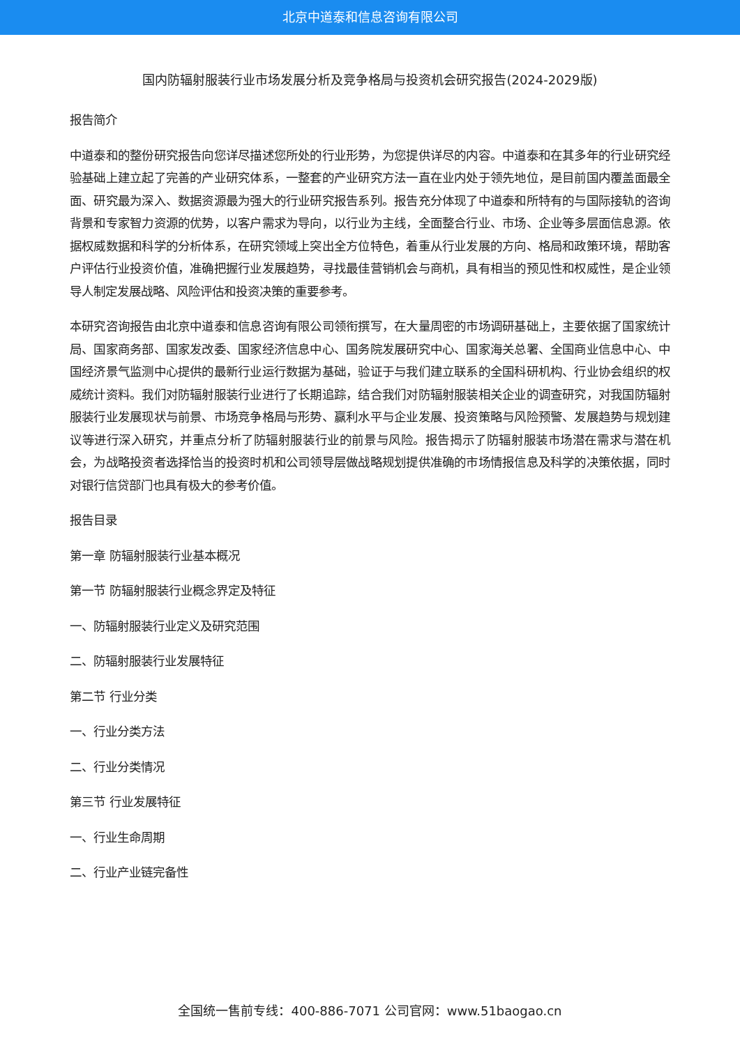北京中道泰和信息咨询有限公司
国内防辐射服装行业市场发展分析及竞争格局与投资机会研究报告(2024-2029版)
报告简介
中道泰和的整份研究报告向您详尽描述您所处的行业形势，为您提供详尽的内容。中道泰和在其多年的行业研究经验基础上建立起了完善的产业研究体系，一整套的产业研究方法一直在业内处于领先地位，是目前国内覆盖面最全面、研究最为深入、数据资源最为强大的行业研究报告系列。报告充分体现了中道泰和所特有的与国际接轨的咨询背景和专家智力资源的优势，以客户需求为导向，以行业为主线，全面整合行业、市场、企业等多层面信息源。依据权威数据和科学的分析体系，在研究领域上突出全方位特色，着重从行业发展的方向、格局和政策环境，帮助客户评估行业投资价值，准确把握行业发展趋势，寻找最佳营销机会与商机，具有相当的预见性和权威性，是企业领导人制定发展战略、风险评估和投资决策的重要参考。
本研究咨询报告由北京中道泰和信息咨询有限公司领衔撰写，在大量周密的市场调研基础上，主要依据了国家统计局、国家商务部、国家发改委、国家经济信息中心、国务院发展研究中心、国家海关总署、全国商业信息中心、中国经济景气监测中心提供的最新行业运行数据为基础，验证于与我们建立联系的全国科研机构、行业协会组织的权威统计资料。我们对防辐射服装行业进行了长期追踪，结合我们对防辐射服装相关企业的调查研究，对我国防辐射服装行业发展现状与前景、市场竞争格局与形势、赢利水平与企业发展、投资策略与风险预警、发展趋势与规划建议等进行深入研究，并重点分析了防辐射服装行业的前景与风险。报告揭示了防辐射服装市场潜在需求与潜在机会，为战略投资者选择恰当的投资时机和公司领导层做战略规划提供准确的市场情报信息及科学的决策依据，同时对银行信贷部门也具有极大的参考价值。
报告目录
第一章 防辐射服装行业基本概况
第一节 防辐射服装行业概念界定及特征
一、防辐射服装行业定义及研究范围
二、防辐射服装行业发展特征
第二节 行业分类
一、行业分类方法
二、行业分类情况
第三节 行业发展特征
一、行业生命周期
二、行业产业链完备性
全国统一售前专线：400-886-7071 公司官网：www.51baogao.cn